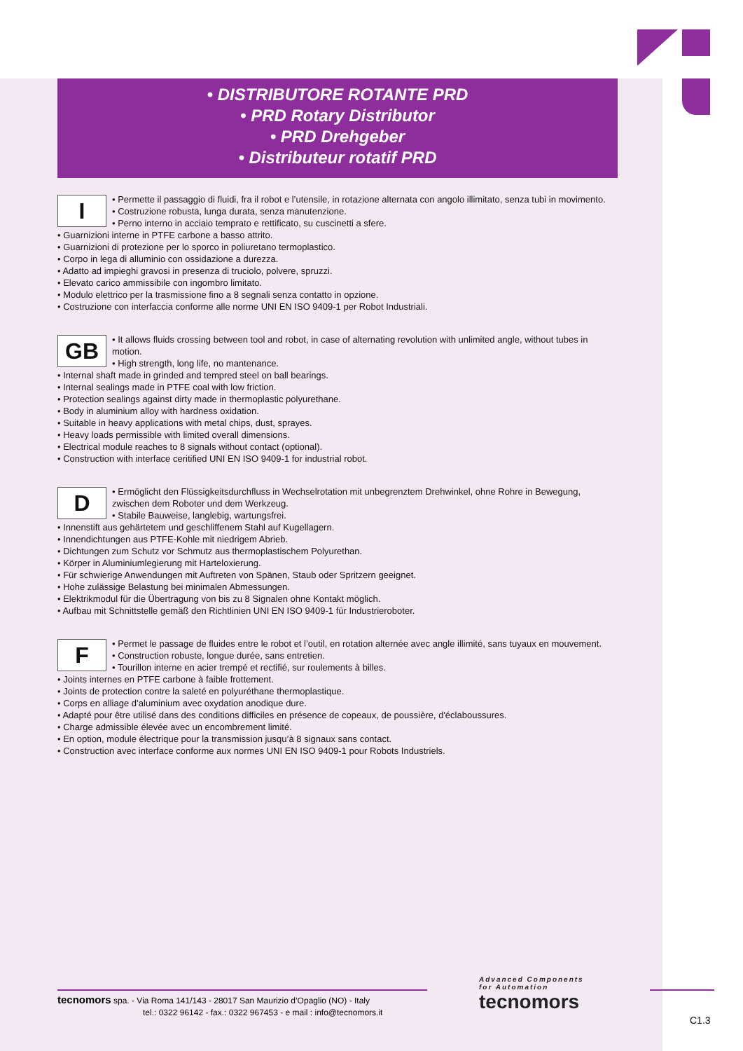• DISTRIBUTORE ROTANTE PRD
• PRD Rotary Distributor
• PRD Drehgeber
• Distributeur rotatif PRD
I
• Permette il passaggio di fluidi, fra il robot e l’utensile, in rotazione alternata con angolo illimitato, senza tubi in movimento.
• Costruzione robusta, lunga durata, senza manutenzione.
• Perno interno in acciaio temprato e rettificato, su cuscinetti a sfere.
• Guarnizioni interne in PTFE carbone a basso attrito.
• Guarnizioni di protezione per lo sporco in poliuretano termoplastico.
• Corpo in lega di alluminio con ossidazione a durezza.
• Adatto ad impieghi gravosi in presenza di truciolo, polvere, spruzzi.
• Elevato carico ammissibile con ingombro limitato.
• Modulo elettrico per la trasmissione fino a 8 segnali senza contatto in opzione.
• Costruzione con interfaccia conforme alle norme UNI EN ISO 9409-1 per Robot Industriali.
GB
• It allows fluids crossing between tool and robot, in case of alternating revolution with unlimited angle, without tubes in motion.
• High strength, long life, no mantenance.
• Internal shaft made in grinded and tempred steel on ball bearings.
• Internal sealings made in PTFE coal with low friction.
• Protection sealings against dirty made in thermoplastic polyurethane.
• Body in aluminium alloy with hardness oxidation.
• Suitable in heavy applications with metal chips, dust, sprayes.
• Heavy loads permissible with limited overall dimensions.
• Electrical module reaches to 8 signals without contact (optional).
• Construction with interface ceritified UNI EN ISO 9409-1 for industrial robot.
D
• Ermöglicht den Flüssigkeitsdurchfluss in Wechselrotation mit unbegrenztem Drehwinkel, ohne Rohre in Bewegung, zwischen dem Roboter und dem Werkzeug.
• Stabile Bauweise, langlebig, wartungsfrei.
• Innenstift aus gehärtetem und geschliffenem Stahl auf Kugellagern.
• Innendichtungen aus PTFE-Kohle mit niedrigem Abrieb.
• Dichtungen zum Schutz vor Schmutz aus thermoplastischem Polyurethan.
• Körper in Aluminiumlegierung mit Harteloxierung.
• Für schwierige Anwendungen mit Auftreten von Spänen, Staub oder Spritzern geeignet.
• Hohe zulässige Belastung bei minimalen Abmessungen.
• Elektrikmodul für die Übertragung von bis zu 8 Signalen ohne Kontakt möglich.
• Aufbau mit Schnittstelle gemäß den Richtlinien UNI EN ISO 9409-1 für Industrieroboter.
F
• Permet le passage de fluides entre le robot et l’outil, en rotation alternée avec angle illimité, sans tuyaux en mouvement.
• Construction robuste, longue durée, sans entretien.
• Tourillon interne en acier trempé et rectifié, sur roulements à billes.
• Joints internes en PTFE carbone à faible frottement.
• Joints de protection contre la saleté en polyuréthane thermoplastique.
• Corps en alliage d’aluminium avec oxydation anodique dure.
• Adapté pour être utilisé dans des conditions difficiles en présence de copeaux, de poussière, d'éclaboussures.
• Charge admissible élevée avec un encombrement limité.
• En option, module électrique pour la transmission jusqu’à 8 signaux sans contact.
• Construction avec interface conforme aux normes UNI EN ISO 9409-1 pour Robots Industriels.
tecnomors spa. - Via Roma 141/143 - 28017 San Maurizio d’Opaglio (NO) - Italy
tel.: 0322 96142 - fax.: 0322 967453 - e mail : info@tecnomors.it
Advanced Components
for Automation
tecnomors
C1.3